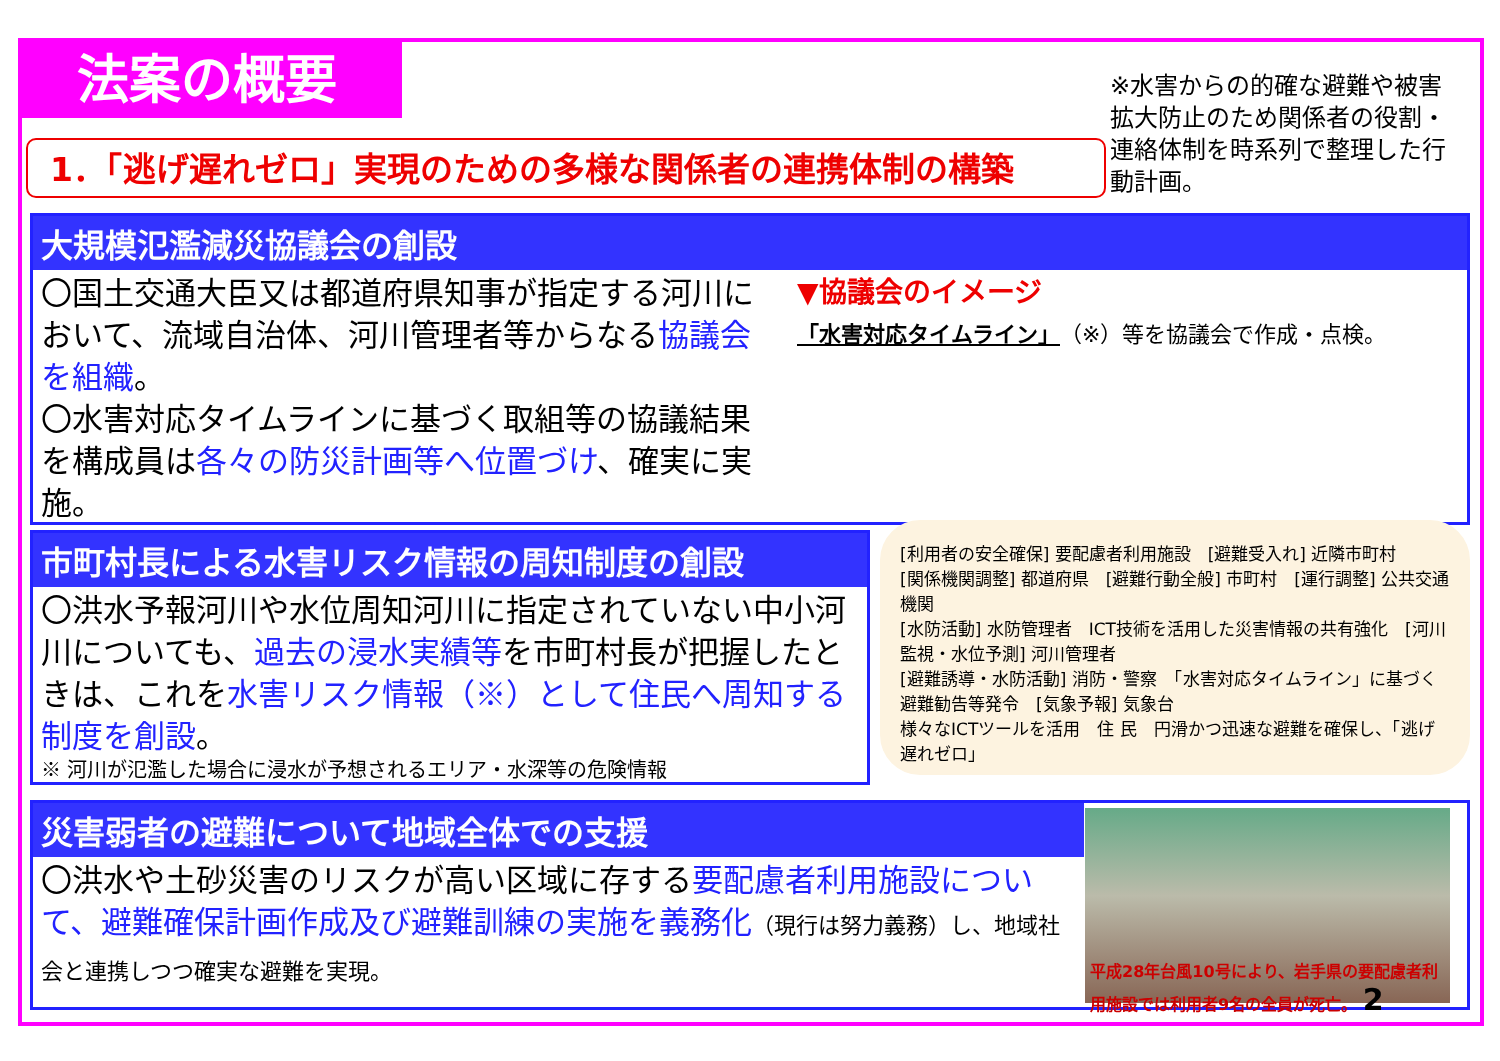法案の概要
※水害からの的確な避難や被害拡大防止のため関係者の役割・連絡体制を時系列で整理した行動計画。
1．「逃げ遅れゼロ」実現のための多様な関係者の連携体制の構築
大規模氾濫減災協議会の創設
〇国土交通大臣又は都道府県知事が指定する河川において、流域自治体、河川管理者等からなる協議会を組織。
〇水害対応タイムラインに基づく取組等の協議結果を構成員は各々の防災計画等へ位置づけ、確実に実施。
▼協議会のイメージ
「水害対応タイムライン」（※）等を協議会で作成・点検。
市町村長による水害リスク情報の周知制度の創設
〇洪水予報河川や水位周知河川に指定されていない中小河川についても、過去の浸水実績等を市町村長が把握したときは、これを水害リスク情報（※）として住民へ周知する制度を創設。
※ 河川が氾濫した場合に浸水が予想されるエリア・水深等の危険情報
[利用者の安全確保] 要配慮者利用施設　[避難受入れ] 近隣市町村
[関係機関調整] 都道府県　[避難行動全般] 市町村　[運行調整] 公共交通機関
[水防活動] 水防管理者　ICT技術を活用した災害情報の共有強化　[河川監視・水位予測] 河川管理者
[避難誘導・水防活動] 消防・警察　「水害対応タイムライン」に基づく避難勧告等発令　[気象予報] 気象台
様々なICTツールを活用　住 民　円滑かつ迅速な避難を確保し、「逃げ遅れゼロ」
災害弱者の避難について地域全体での支援
〇洪水や土砂災害のリスクが高い区域に存する要配慮者利用施設について、避難確保計画作成及び避難訓練の実施を義務化（現行は努力義務）し、地域社会と連携しつつ確実な避難を実現。
平成28年台風10号により、岩手県の要配慮者利用施設では利用者9名の全員が死亡。 2